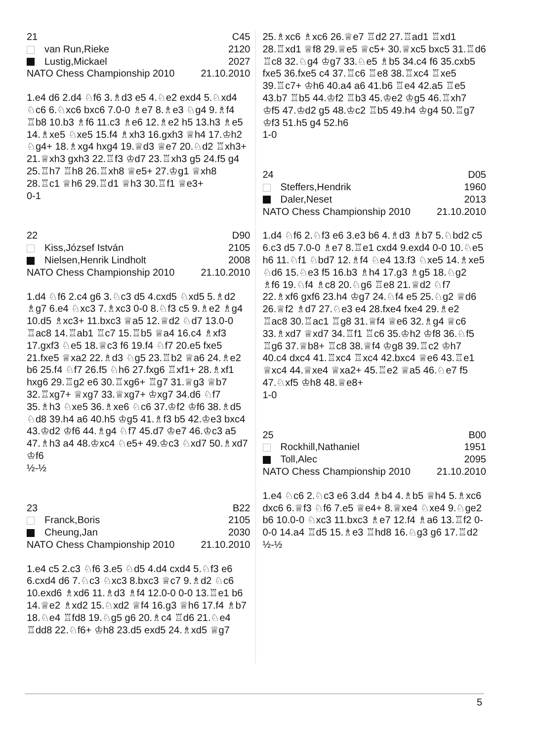21 C45
van Run,Rieke 2120
Lustig,Mickael 2027
NATO Chess Championship 2010 21.10.2010
1.e4 d6 2.d4 ♘f6 3.♗d3 e5 4.♘e2 exd4 5.♘xd4 ♘c6 6.♘xc6 bxc6 7.0-0 ♗e7 8.♗e3 ♘g4 9.♗f4 ♖b8 10.b3 ♗f6 11.c3 ♗e6 12.♗e2 h5 13.h3 ♗e5 14.♗xe5 ♘xe5 15.f4 ♗xh3 16.gxh3 ♕h4 17.♔h2 ♘g4+ 18.♗xg4 hxg4 19.♕d3 ♕e7 20.♘d2 ♖xh3+ 21.♕xh3 gxh3 22.♖f3 ♔d7 23.♖xh3 g5 24.f5 g4 25.♖h7 ♖h8 26.♖xh8 ♕e5+ 27.♔g1 ♕xh8 28.♖c1 ♕h6 29.♖d1 ♕h3 30.♖f1 ♕e3+
0-1
22 D90
Kiss,József István 2105
Nielsen,Henrik Lindholt 2008
NATO Chess Championship 2010 21.10.2010
1.d4 ♘f6 2.c4 g6 3.♘c3 d5 4.cxd5 ♘xd5 5.♗d2 ♗g7 6.e4 ♘xc3 7.♗xc3 0-0 8.♘f3 c5 9.♗e2 ♗g4 10.d5 ♗xc3+ 11.bxc3 ♕a5 12.♕d2 ♘d7 13.0-0 ♖ac8 14.♖ab1 ♖c7 15.♖b5 ♕a4 16.c4 ♗xf3 17.gxf3 ♘e5 18.♕c3 f6 19.f4 ♘f7 20.e5 fxe5 21.fxe5 ♕xa2 22.♗d3 ♘g5 23.♖b2 ♕a6 24.♗e2 b6 25.f4 ♘f7 26.f5 ♘h6 27.fxg6 ♖xf1+ 28.♗xf1 hxg6 29.♖g2 e6 30.♖xg6+ ♖g7 31.♕g3 ♕b7 32.♖xg7+ ♕xg7 33.♕xg7+ ♔xg7 34.d6 ♘f7 35.♗h3 ♘xe5 36.♗xe6 ♘c6 37.♔f2 ♔f6 38.♗d5 ♘d8 39.h4 a6 40.h5 ♔g5 41.♗f3 b5 42.♔e3 bxc4 43.♔d2 ♔f6 44.♗g4 ♘f7 45.d7 ♔e7 46.♔c3 a5 47.♗h3 a4 48.♔xc4 ♘e5+ 49.♔c3 ♘xd7 50.♗xd7 ♔f6
½-½
23 B22
Franck,Boris 2105
Cheung,Jan 2030
NATO Chess Championship 2010 21.10.2010
1.e4 c5 2.c3 ♘f6 3.e5 ♘d5 4.d4 cxd4 5.♘f3 e6 6.cxd4 d6 7.♘c3 ♘xc3 8.bxc3 ♕c7 9.♗d2 ♘c6 10.exd6 ♗xd6 11.♗d3 ♗f4 12.0-0 0-0 13.♖e1 b6 14.♕e2 ♗xd2 15.♘xd2 ♕f4 16.g3 ♕h6 17.f4 ♗b7 18.♘e4 ♖fd8 19.♘g5 g6 20.♗c4 ♖d6 21.♘e4 ♖dd8 22.♘f6+ ♔h8 23.d5 exd5 24.♗xd5 ♕g7
25.♗xc6 ♗xc6 26.♕e7 ♖d2 27.♖ad1 ♖xd1 28.♖xd1 ♕f8 29.♕e5 ♕c5+ 30.♕xc5 bxc5 31.♖d6 ♖c8 32.♘g4 ♔g7 33.♘e5 ♗b5 34.c4 f6 35.cxb5 fxe5 36.fxe5 c4 37.♖c6 ♖e8 38.♖xc4 ♖xe5 39.♖c7+ ♔h6 40.a4 a6 41.b6 ♖e4 42.a5 ♖e5 43.b7 ♖b5 44.♔f2 ♖b3 45.♔e2 ♔g5 46.♖xh7 ♔f5 47.♔d2 g5 48.♔c2 ♖b5 49.h4 ♔g4 50.♖g7 ♔f3 51.h5 g4 52.h6
1-0
24 D05
Steffers,Hendrik 1960
Daler,Neset 2013
NATO Chess Championship 2010 21.10.2010
1.d4 ♘f6 2.♘f3 e6 3.e3 b6 4.♗d3 ♗b7 5.♘bd2 c5 6.c3 d5 7.0-0 ♗e7 8.♖e1 cxd4 9.exd4 0-0 10.♘e5 h6 11.♘f1 ♘bd7 12.♗f4 ♘e4 13.f3 ♘xe5 14.♗xe5 ♘d6 15.♘e3 f5 16.b3 ♗h4 17.g3 ♗g5 18.♘g2 ♗f6 19.♘f4 ♗c8 20.♘g6 ♖e8 21.♕d2 ♘f7 22.♗xf6 gxf6 23.h4 ♔g7 24.♘f4 e5 25.♘g2 ♕d6 26.♕f2 ♗d7 27.♘e3 e4 28.fxe4 fxe4 29.♗e2 ♖ac8 30.♖ac1 ♖g8 31.♕f4 ♕e6 32.♗g4 ♕c6 33.♗xd7 ♕xd7 34.♖f1 ♖c6 35.♔h2 ♔f8 36.♘f5 ♖g6 37.♕b8+ ♖c8 38.♕f4 ♔g8 39.♖c2 ♔h7 40.c4 dxc4 41.♖xc4 ♖xc4 42.bxc4 ♕e6 43.♖e1 ♕xc4 44.♕xe4 ♕xa2+ 45.♖e2 ♕a5 46.♘e7 f5 47.♘xf5 ♔h8 48.♕e8+
1-0
25 B00
Rockhill,Nathaniel 1951
Toll,Alec 2095
NATO Chess Championship 2010 21.10.2010
1.e4 ♘c6 2.♘c3 e6 3.d4 ♗b4 4.♗b5 ♕h4 5.♗xc6 dxc6 6.♕f3 ♘f6 7.e5 ♕e4+ 8.♕xe4 ♘xe4 9.♘ge2 b6 10.0-0 ♘xc3 11.bxc3 ♗e7 12.f4 ♗a6 13.♖f2 0-0-0 14.a4 ♖d5 15.♗e3 ♖hd8 16.♘g3 g6 17.♖d2
½-½
5